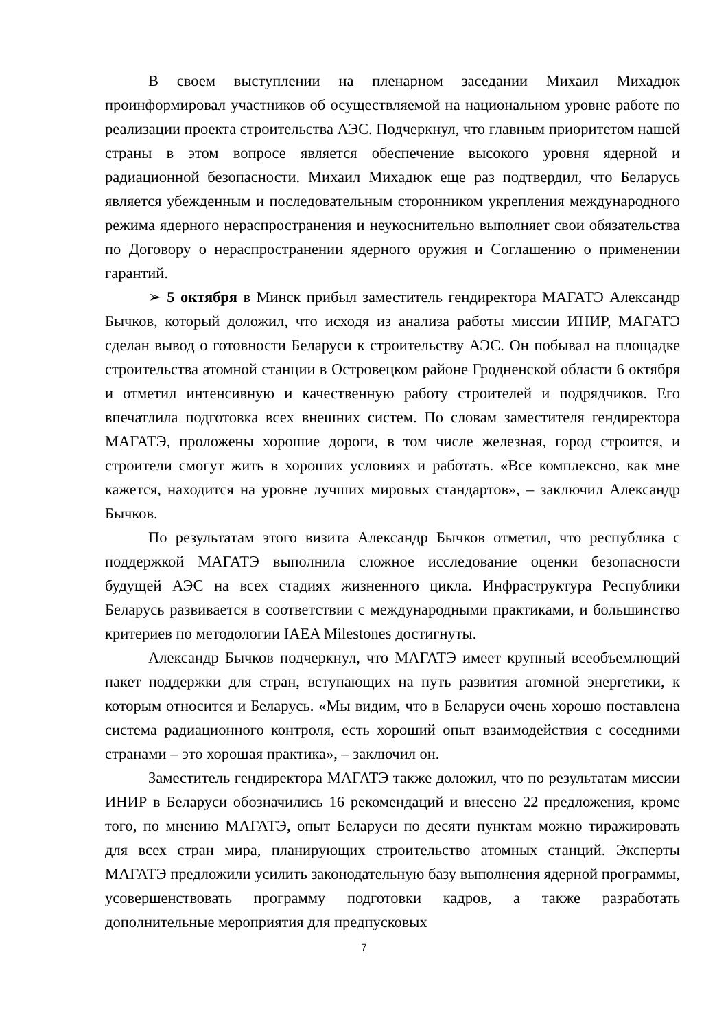В своем выступлении на пленарном заседании Михаил Михадюк проинформировал участников об осуществляемой на национальном уровне работе по реализации проекта строительства АЭС. Подчеркнул, что главным приоритетом нашей страны в этом вопросе является обеспечение высокого уровня ядерной и радиационной безопасности. Михаил Михадюк еще раз подтвердил, что Беларусь является убежденным и последовательным сторонником укрепления международного режима ядерного нераспространения и неукоснительно выполняет свои обязательства по Договору о нераспространении ядерного оружия и Соглашению о применении гарантий.
➢ 5 октября в Минск прибыл заместитель гендиректора МАГАТЭ Александр Бычков, который доложил, что исходя из анализа работы миссии ИНИР, МАГАТЭ сделан вывод о готовности Беларуси к строительству АЭС. Он побывал на площадке строительства атомной станции в Островецком районе Гродненской области 6 октября и отметил интенсивную и качественную работу строителей и подрядчиков. Его впечатлила подготовка всех внешних систем. По словам заместителя гендиректора МАГАТЭ, проложены хорошие дороги, в том числе железная, город строится, и строители смогут жить в хороших условиях и работать. «Все комплексно, как мне кажется, находится на уровне лучших мировых стандартов», – заключил Александр Бычков.
По результатам этого визита Александр Бычков отметил, что республика с поддержкой МАГАТЭ выполнила сложное исследование оценки безопасности будущей АЭС на всех стадиях жизненного цикла. Инфраструктура Республики Беларусь развивается в соответствии с международными практиками, и большинство критериев по методологии IAEA Milestones достигнуты.
Александр Бычков подчеркнул, что МАГАТЭ имеет крупный всеобъемлющий пакет поддержки для стран, вступающих на путь развития атомной энергетики, к которым относится и Беларусь. «Мы видим, что в Беларуси очень хорошо поставлена система радиационного контроля, есть хороший опыт взаимодействия с соседними странами – это хорошая практика», – заключил он.
Заместитель гендиректора МАГАТЭ также доложил, что по результатам миссии ИНИР в Беларуси обозначились 16 рекомендаций и внесено 22 предложения, кроме того, по мнению МАГАТЭ, опыт Беларуси по десяти пунктам можно тиражировать для всех стран мира, планирующих строительство атомных станций. Эксперты МАГАТЭ предложили усилить законодательную базу выполнения ядерной программы, усовершенствовать программу подготовки кадров, а также разработать дополнительные мероприятия для предпусковых
7